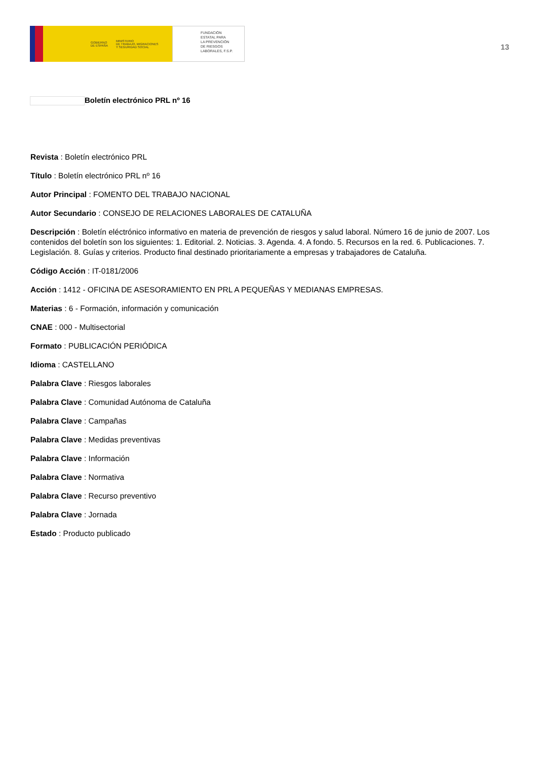GOBIERNO
DE ESPAÑA
MINISTERIO
DE TRABAJO, MIGRACIONES
Y SEGURIDAD SOCIAL
FUNDACIÓN
ESTATAL PARA
LA PREVENCIÓN
DE RIESGOS
LABORALES, F.S.P.
13
Boletín electrónico PRL nº 16
Revista : Boletín electrónico PRL
Título : Boletín electrónico PRL nº 16
Autor Principal : FOMENTO DEL TRABAJO NACIONAL
Autor Secundario : CONSEJO DE RELACIONES LABORALES DE CATALUÑA
Descripción : Boletín eléctrónico informativo en materia de prevención de riesgos y salud laboral. Número 16 de junio de 2007. Los contenidos del boletín son los siguientes: 1. Editorial. 2. Noticias. 3. Agenda. 4. A fondo. 5. Recursos en la red. 6. Publicaciones. 7. Legislación. 8. Guías y criterios. Producto final destinado prioritariamente a empresas y trabajadores de Cataluña.
Código Acción : IT-0181/2006
Acción : 1412 - OFICINA DE ASESORAMIENTO EN PRL A PEQUEÑAS Y MEDIANAS EMPRESAS.
Materias : 6 - Formación, información y comunicación
CNAE : 000 - Multisectorial
Formato : PUBLICACIÓN PERIÓDICA
Idioma : CASTELLANO
Palabra Clave : Riesgos laborales
Palabra Clave : Comunidad Autónoma de Cataluña
Palabra Clave : Campañas
Palabra Clave : Medidas preventivas
Palabra Clave : Información
Palabra Clave : Normativa
Palabra Clave : Recurso preventivo
Palabra Clave : Jornada
Estado : Producto publicado